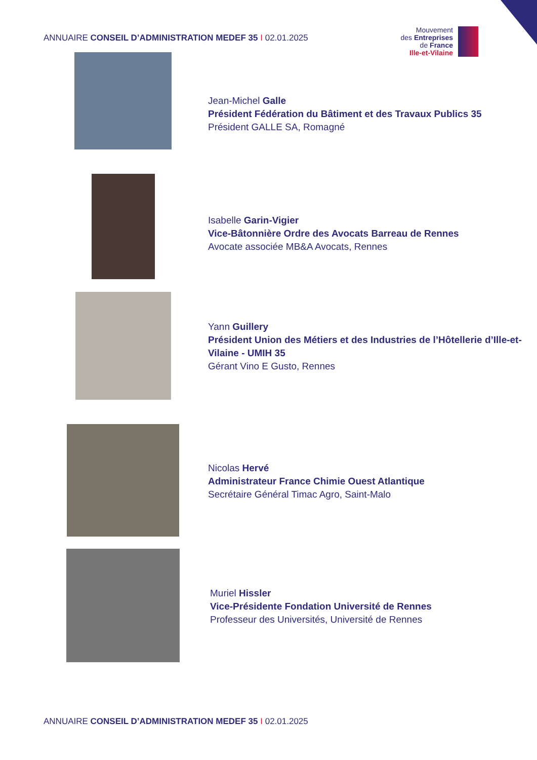ANNUAIRE CONSEIL D’ADMINISTRATION MEDEF 35 I 02.01.2025
Mouvement
des Entreprises
de France
Ille-et-Vilaine
Jean-Michel Galle
Président Fédération du Bâtiment et des Travaux Publics 35
Président GALLE SA, Romagné
Isabelle Garin-Vigier
Vice-Bâtonnière Ordre des Avocats Barreau de Rennes
Avocate associée MB&A Avocats, Rennes
Yann Guillery
Président Union des Métiers et des Industries de l’Hôtellerie d’Ille-et-Vilaine - UMIH 35
Gérant Vino E Gusto, Rennes
Nicolas Hervé
Administrateur France Chimie Ouest Atlantique
Secrétaire Général Timac Agro, Saint-Malo
Muriel Hissler
Vice-Présidente Fondation Université de Rennes
Professeur des Universités, Université de Rennes
ANNUAIRE CONSEIL D’ADMINISTRATION MEDEF 35 I 02.01.2025